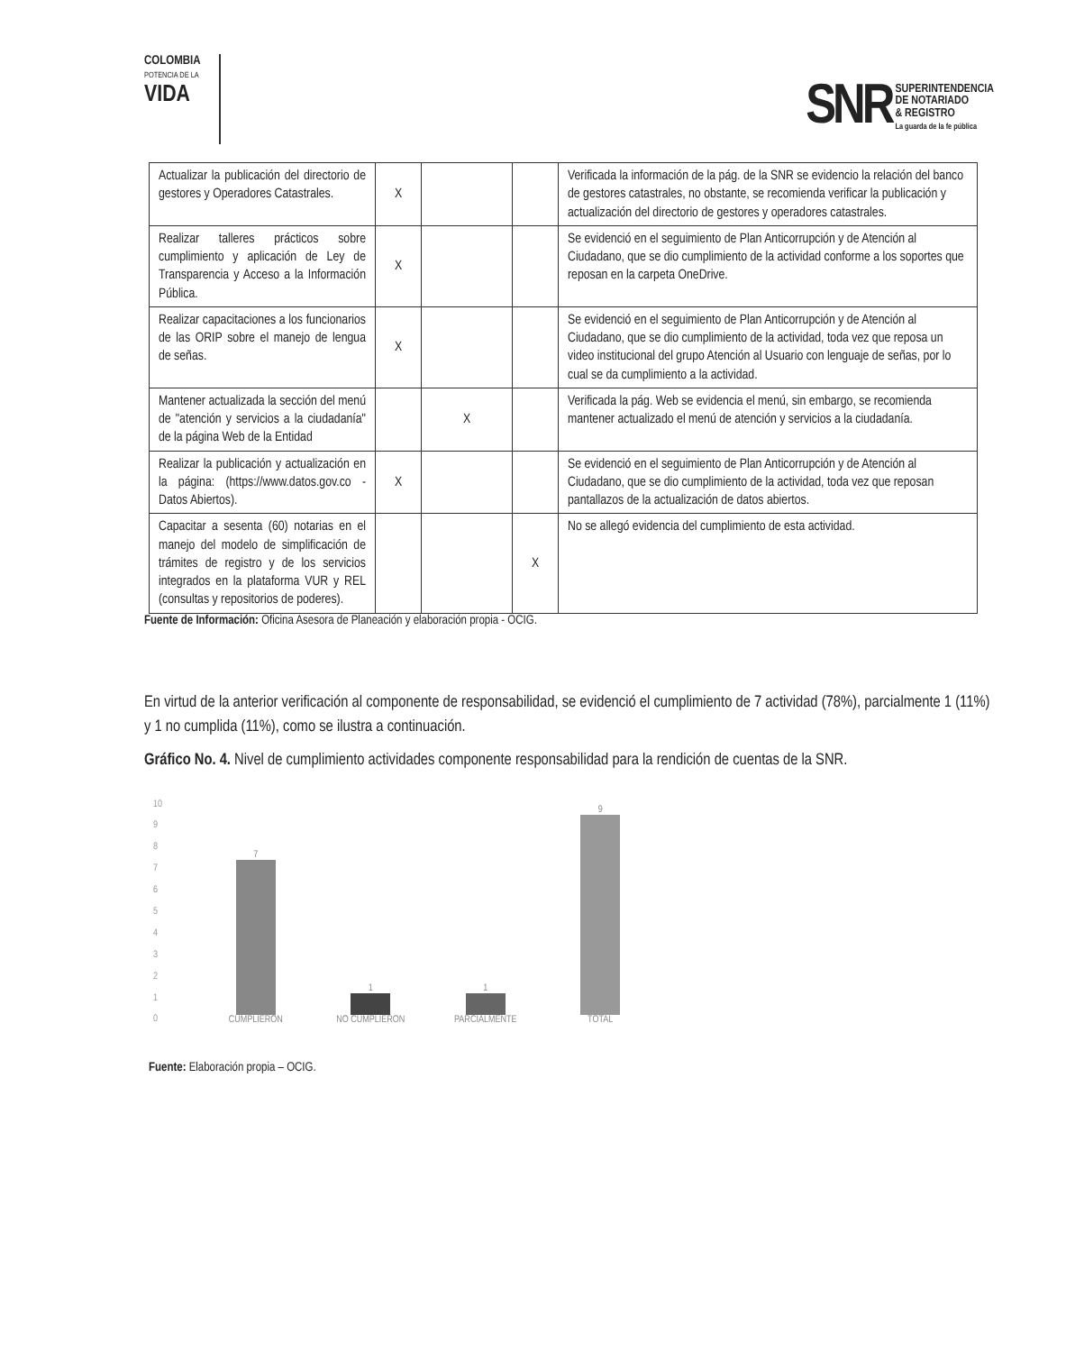COLOMBIA
POTENCIA DE LA
VIDA
SNR SUPERINTENDENCIA
DE NOTARIADO
& REGISTRO
La guarda de la fe pública
| Actualizar la publicación del directorio de gestores y Operadores Catastrales. | X | | | Verificada la información de la pág. de la SNR se evidencio la relación del banco de gestores catastrales, no obstante, se recomienda verificar la publicación y actualización del directorio de gestores y operadores catastrales. |
| Realizar talleres prácticos sobre cumplimiento y aplicación de Ley de Transparencia y Acceso a la Información Pública. | X | | | Se evidenció en el seguimiento de Plan Anticorrupción y de Atención al Ciudadano, que se dio cumplimiento de la actividad conforme a los soportes que reposan en la carpeta OneDrive. |
| Realizar capacitaciones a los funcionarios de las ORIP sobre el manejo de lengua de señas. | X | | | Se evidenció en el seguimiento de Plan Anticorrupción y de Atención al Ciudadano, que se dio cumplimiento de la actividad, toda vez que reposa un video institucional del grupo Atención al Usuario con lenguaje de señas, por lo cual se da cumplimiento a la actividad. |
| Mantener actualizada la sección del menú de "atención y servicios a la ciudadanía" de la página Web de la Entidad | | X | | Verificada la pág. Web se evidencia el menú, sin embargo, se recomienda mantener actualizado el menú de atención y servicios a la ciudadanía. |
| Realizar la publicación y actualización en la página: (https://www.datos.gov.co - Datos Abiertos). | X | | | Se evidenció en el seguimiento de Plan Anticorrupción y de Atención al Ciudadano, que se dio cumplimiento de la actividad, toda vez que reposan pantallazos de la actualización de datos abiertos. |
| Capacitar a sesenta (60) notarias en el manejo del modelo de simplificación de trámites de registro y de los servicios integrados en la plataforma VUR y REL (consultas y repositorios de poderes). | | | X | No se allegó evidencia del cumplimiento de esta actividad. |
Fuente de Información: Oficina Asesora de Planeación y elaboración propia - OCIG.
En virtud de la anterior verificación al componente de responsabilidad, se evidenció el cumplimiento de 7 actividad (78%), parcialmente 1 (11%) y 1 no cumplida (11%), como se ilustra a continuación.
Gráfico No. 4. Nivel de cumplimiento actividades componente responsabilidad para la rendición de cuentas de la SNR.
10
9876543210
7
CUMPLIERON
1
NO CUMPLIERON
1
PARCIALMENTE
9
TOTAL
Fuente: Elaboración propia – OCIG.